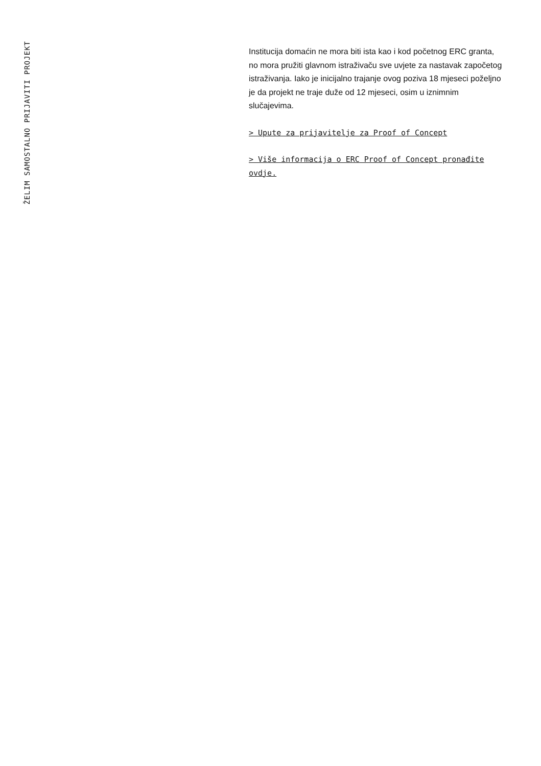ŽELIM SAMOSTALNO PRIJAVITI PROJEKT
Institucija domaćin ne mora biti ista kao i kod početnog ERC granta, no mora pružiti glavnom istraživaču sve uvjete za nastavak započetog istraživanja. Iako je inicijalno trajanje ovog poziva 18 mjeseci poželjno je da projekt ne traje duže od 12 mjeseci, osim u iznimnim slučajevima.
> Upute za prijavitelje za Proof of Concept
> Više informacija o ERC Proof of Concept pronađite ovdje.